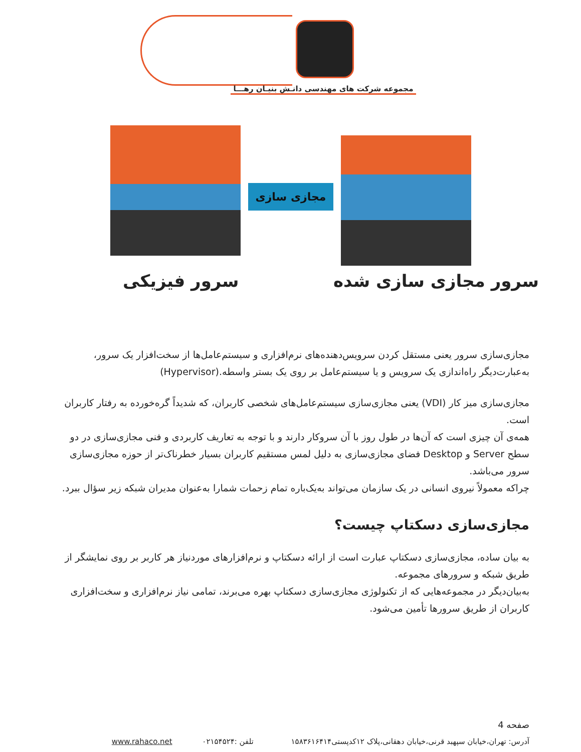مجموعه شرکت های مهندسی دانـش بنیـان رهـــا
مجازی سازی
سرور فیزیکی سرور مجازی سازی شده
مجازی‌سازی سرور یعنی مستقل کردن سرویس‌دهنده‌های نرم‌افزاری و سیستم‌عامل‌ها از سخت‌افزار یک سرور، به‌عبارت‌دیگر راه‌اندازی یک سرویس و یا سیستم‌عامل بر روی یک بستر واسطه.(Hypervisor)
مجازی‌سازی میز کار (VDI) یعنی مجازی‌سازی سیستم‌عامل‌های شخصی کاربران، که شدیداً گره‌خورده به رفتار کاربران است.
همه‌ی آن چیزی است که آن‌ها در طول روز با آن سروکار دارند و با توجه به تعاریف کاربردی و فنی مجازی‌سازی در دو سطح Server و Desktop فضای مجازی‌سازی به دلیل لمس مستقیم کاربران بسیار خطرناک‌تر از حوزه مجازی‌سازی سرور می‌باشد.
چراکه معمولاً نیروی انسانی در یک سازمان می‌تواند به‌یک‌باره تمام زحمات شمارا به‌عنوان مدیران شبکه زیر سؤال ببرد.
مجازی‌سازی دسکتاپ چیست؟
به بیان ساده، مجازی‌سازی دسکتاپ عبارت است از ارائه دسکتاپ و نرم‌افزارهای موردنیاز هر کاربر بر روی نمایشگر از طریق شبکه و سرورهای مجموعه.
به‌بیان‌دیگر در مجموعه‌هایی که از تکنولوژی مجازی‌سازی دسکتاپ بهره می‌برند، تمامی نیاز نرم‌افزاری و سخت‌افزاری کاربران از طریق سرورها تأمین می‌شود.
صفحه 4
آدرس: تهران،خیابان سپهبد قرنی،خیابان دهقانی،پلاک ۱۲کدپستی۱۵۸۳۶۱۶۴۱۴
تلفن :۰۲۱۵۴۵۲۴ www.rahaco.net